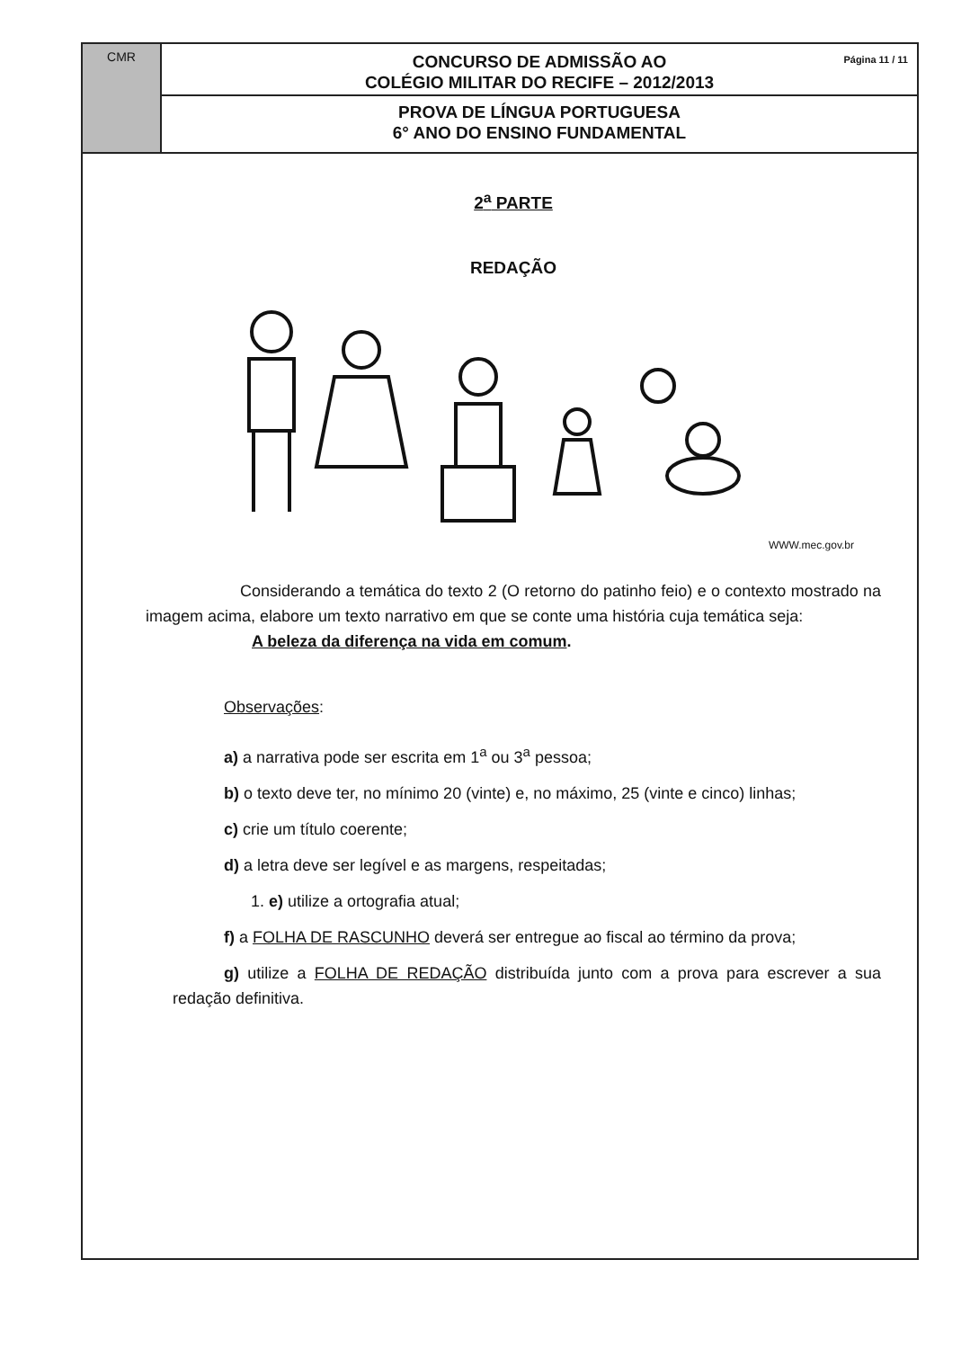CMR
Página 11 / 11 CONCURSO DE ADMISSÃO AO
COLÉGIO MILITAR DO RECIFE – 2012/2013
PROVA DE LÍNGUA PORTUGUESA
6° ANO DO ENSINO FUNDAMENTAL
2<sup>a</sup> PARTE
REDAÇÃO
WWW.mec.gov.br
Considerando a temática do texto 2 (O retorno do patinho feio) e o contexto mostrado na imagem acima, elabore um texto narrativo em que se conte uma história cuja temática seja:
A beleza da diferença na vida em comum.
Observações:
a) a narrativa pode ser escrita em 1<sup>a</sup> ou 3<sup>a</sup> pessoa;
b) o texto deve ter, no mínimo 20 (vinte) e, no máximo, 25 (vinte e cinco) linhas;
c) crie um título coerente;
d) a letra deve ser legível e as margens, respeitadas;
1. e) utilize a ortografia atual;
f) a FOLHA DE RASCUNHO deverá ser entregue ao fiscal ao término da prova;
g) utilize a FOLHA DE REDAÇÃO distribuída junto com a prova para escrever a sua redação definitiva.